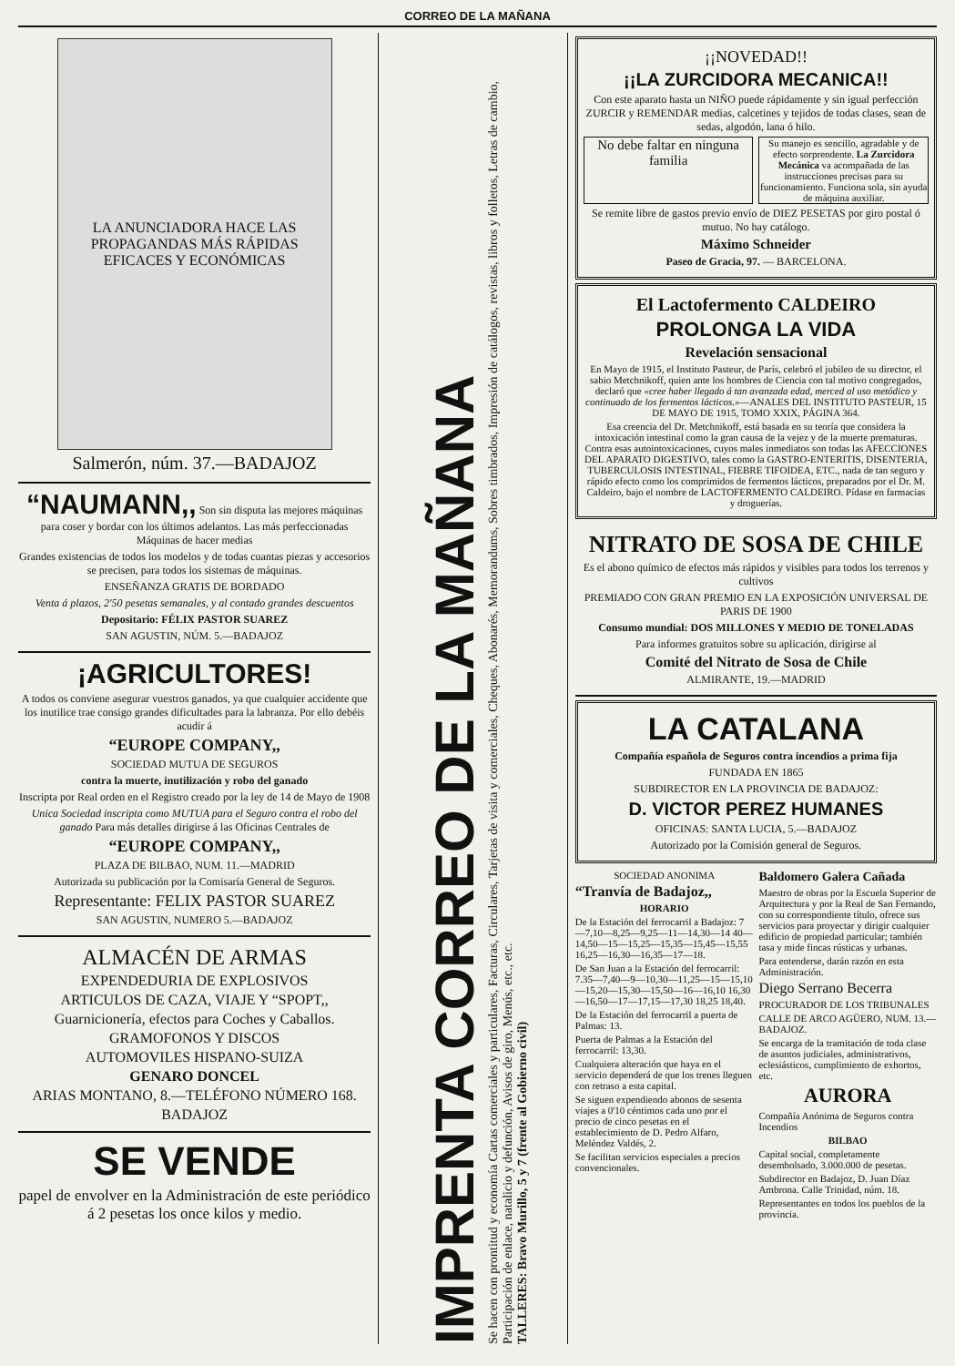CORREO DE LA MAÑANA
LA ANUNCIADORA HACE LAS PROPAGANDAS MÁS RÁPIDAS EFICACES Y ECONÓMICAS
Salmerón, núm. 37.—BADAJOZ
“NAUMANN,, Son sin disputa las mejores máquinas para coser y bordar con los últimos adelantos. Las más perfeccionadas Máquinas de hacer medias
Grandes existencias de todos los modelos y de todas cuantas piezas y accesorios se precisen, para todos los sistemas de máquinas.
ENSEÑANZA GRATIS DE BORDADO
Venta á plazos, 2'50 pesetas semanales, y al contado grandes descuentos
Depositario: FÉLIX PASTOR SUAREZ
SAN AGUSTIN, NÚM. 5.—BADAJOZ
¡AGRICULTORES!
A todos os conviene asegurar vuestros ganados, ya que cualquier accidente que los inutilice trae consigo grandes dificultades para la labranza. Por ello debéis acudir á
“EUROPE COMPANY,,
SOCIEDAD MUTUA DE SEGUROS
contra la muerte, inutilización y robo del ganado
Inscripta por Real orden en el Registro creado por la ley de 14 de Mayo de 1908
Unica Sociedad inscripta como MUTUA para el Seguro contra el robo del ganado Para más detalles dirigirse á las Oficinas Centrales de
“EUROPE COMPANY,,
PLAZA DE BILBAO, NUM. 11.—MADRID
Autorizada su publicación por la Comisaría General de Seguros.
Representante: FELIX PASTOR SUAREZ
SAN AGUSTIN, NUMERO 5.—BADAJOZ
ALMACÉN DE ARMAS
EXPENDEDURIA DE EXPLOSIVOS
ARTICULOS DE CAZA, VIAJE Y “SPOPT,,
Guarnicionería, efectos para Coches y Caballos.
GRAMOFONOS Y DISCOS
AUTOMOVILES HISPANO-SUIZA
GENARO DONCEL
ARIAS MONTANO, 8.—TELÉFONO NÚMERO 168.
BADAJOZ
SE VENDE
papel de envolver en la Administración de este periódico á 2 pesetas los once kilos y medio.
IMPRENTA CORREO DE LA MAÑANA
Se hacen con prontitud y economía Cartas comerciales y particulares, Facturas, Circulares, Tarjetas de visita y comerciales, Cheques, Abonarés, Memorandums, Sobres timbrados, Impresión de catálogos, revistas, libros y folletos, Letras de cambio, Participación de enlace, natalicio y defunción, Avisos de giro, Menús, etc., etc.
TALLERES: Bravo Murillo, 5 y 7 (frente al Gobierno civil)
¡¡NOVEDAD!!
¡¡LA ZURCIDORA MECANICA!!
Con este aparato hasta un NIÑO puede rápidamente y sin igual perfección ZURCIR y REMENDAR medias, calcetines y tejidos de todas clases, sean de sedas, algodón, lana ó hilo.
No debe faltar en ninguna familia
Su manejo es sencillo, agradable y de efecto sorprendente. La Zurcidora Mecánica va acompañada de las instrucciones precisas para su funcionamiento. Funciona sola, sin ayuda de máquina auxiliar.
Se remite libre de gastos previo envío de DIEZ PESETAS por giro postal ó mutuo. No hay catálogo.
Máximo Schneider
Paseo de Gracia, 97. — BARCELONA.
El Lactofermento CALDEIRO
PROLONGA LA VIDA
Revelación sensacional
En Mayo de 1915, el Instituto Pasteur, de París, celebró el jubileo de su director, el sabio Metchnikoff, quien ante los hombres de Ciencia con tal motivo congregados, declaró que «cree haber llegado á tan avanzada edad, merced al uso metódico y continuado de los fermentos lácticos.»—ANALES DEL INSTITUTO PASTEUR, 15 DE MAYO DE 1915, TOMO XXIX, PÁGINA 364.
Esa creencia del Dr. Metchnikoff, está basada en su teoría que considera la intoxicación intestinal como la gran causa de la vejez y de la muerte prematuras. Contra esas autointoxicaciones, cuyos males inmediatos son todas las AFECCIONES DEL APARATO DIGESTIVO, tales como la GASTRO-ENTERITIS, DISENTERIA, TUBERCULOSIS INTESTINAL, FIEBRE TIFOIDEA, ETC., nada de tan seguro y rápido efecto como los comprimidos de fermentos lácticos, preparados por el Dr. M. Caldeiro, bajo el nombre de LACTOFERMENTO CALDEIRO. Pídase en farmacias y droguerías.
NITRATO DE SOSA DE CHILE
Es el abono químico de efectos más rápidos y visibles para todos los terrenos y cultivos
PREMIADO CON GRAN PREMIO EN LA EXPOSICIÓN UNIVERSAL DE PARIS DE 1900
Consumo mundial: DOS MILLONES Y MEDIO DE TONELADAS
Para informes gratuitos sobre su aplicación, dirigirse al
Comité del Nitrato de Sosa de Chile
ALMIRANTE, 19.—MADRID
LA CATALANA
Compañía española de Seguros contra incendios a prima fija
FUNDADA EN 1865
SUBDIRECTOR EN LA PROVINCIA DE BADAJOZ:
D. VICTOR PEREZ HUMANES
OFICINAS: SANTA LUCIA, 5.—BADAJOZ
Autorizado por la Comisión general de Seguros.
SOCIEDAD ANONIMA
“Tranvía de Badajoz,,
HORARIO
De la Estación del ferrocarril a Badajoz: 7—7,10—8,25—9,25—11—14,30—14 40—14,50—15—15,25—15,35—15,45—15,55 16,25—16,30—16,35—17—18.
De San Juan a la Estación del ferrocarril: 7.35—7,40—9—10,30—11,25—15—15,10—15,20—15,30—15,50—16—16,10 16,30—16,50—17—17,15—17,30 18,25 18,40.
De la Estación del ferrocarril a puerta de Palmas: 13.
Puerta de Palmas a la Estación del ferrocarril: 13,30.
Cualquiera alteración que haya en el servicio dependerá de que los trenes lleguen con retraso a esta capital.
Se siguen expendiendo abonos de sesenta viajes a 0'10 céntimos cada uno por el precio de cinco pesetas en el establecimiento de D. Pedro Alfaro, Meléndez Valdés, 2.
Se facilitan servicios especiales a precios convencionales.
Baldomero Galera Cañada
Maestro de obras por la Escuela Superior de Arquitectura y por la Real de San Fernando, con su correspondiente título, ofrece sus servicios para proyectar y dirigir cualquier edificio de propiedad particular; también tasa y mide fincas rústicas y urbanas.
Para entenderse, darán razón en esta Administración.
Diego Serrano Becerra
PROCURADOR DE LOS TRIBUNALES
CALLE DE ARCO AGÜERO, NUM. 13.—BADAJOZ.
Se encarga de la tramitación de toda clase de asuntos judiciales, administrativos, eclesiásticos, cumplimiento de exhortos, etc.
AURORA
Compañía Anónima de Seguros contra Incendios
BILBAO
Capital social, completamente desembolsado, 3.000.000 de pesetas.
Subdirector en Badajoz, D. Juan Díaz Ambrona. Calle Trinidad, núm. 18.
Representantes en todos los pueblos de la provincia.